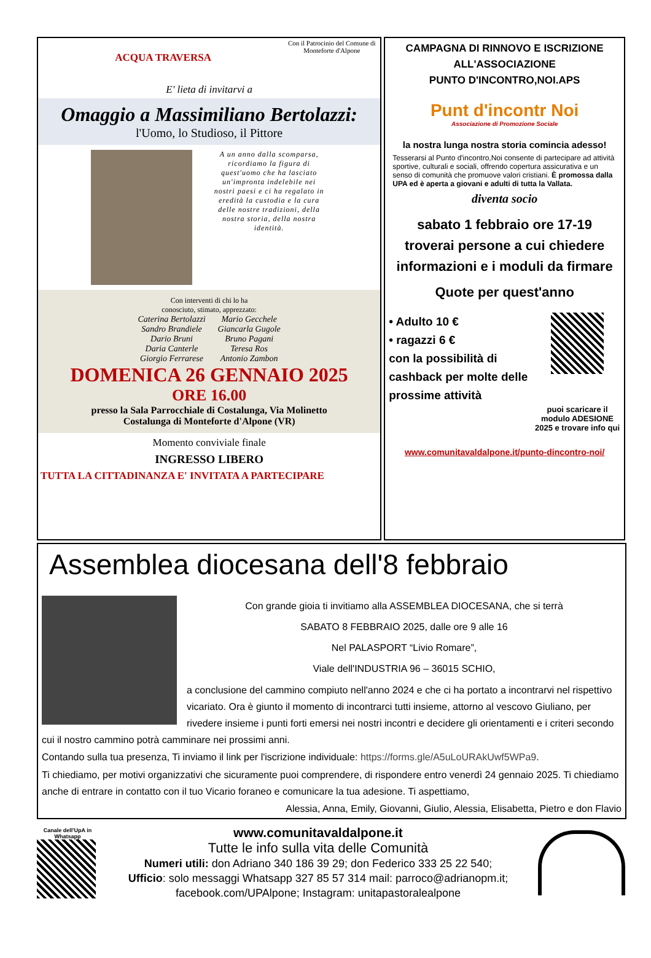ACQUA TRAVERSA
Con il Patrocinio del Comune di Monteforte d'Alpone
E' lieta di invitarvi a
Omaggio a Massimiliano Bertolazzi:
l'Uomo, lo Studioso, il Pittore
A un anno dalla scomparsa, ricordiamo la figura di quest'uomo che ha lasciato un'impronta indelebile nei nostri paesi e ci ha regalato in eredità la custodia e la cura delle nostre tradizioni, della nostra storia, della nostra identità.
Con interventi di chi lo ha
conosciuto, stimato, apprezzato:
Caterina Bertolazzi
Sandro Brandiele
Dario Bruni
Daria Canterle
Giorgio Ferrarese
Mario Gecchele
Giancarla Gugole
Bruno Pagani
Teresa Ros
Antonio Zambon
DOMENICA 26 GENNAIO 2025
ORE 16.00
presso la Sala Parrocchiale di Costalunga, Via Molinetto
Costalunga di Monteforte d'Alpone (VR)
Momento conviviale finale
INGRESSO LIBERO
TUTTA LA CITTADINANZA E' INVITATA A PARTECIPARE
CAMPAGNA DI RINNOVO E ISCRIZIONE ALL'ASSOCIAZIONE
PUNTO D'INCONTRO,NOI.APS
Punt d'incontr Noi
Associazione di Promozione Sociale
la nostra lunga nostra storia comincia adesso!
Tesserarsi al Punto d'incontro,Noi consente di partecipare ad attività sportive, culturali e sociali, offrendo copertura assicurativa e un senso di comunità che promuove valori cristiani. È promossa dalla UPA ed è aperta a giovani e adulti di tutta la Vallata.
diventa socio
sabato 1 febbraio ore 17-19
troverai persone a cui chiedere informazioni e i moduli da firmare
Quote per quest'anno
• Adulto 10 €
• ragazzi 6 €
con la possibilità di cashback per molte delle prossime attività
puoi scaricare il modulo ADESIONE 2025 e trovare info qui
www.comunitavaldalpone.it/punto-dincontro-noi/
Assemblea diocesana dell'8 febbraio
Con grande gioia ti invitiamo alla ASSEMBLEA DIOCESANA, che si terrà
SABATO 8 FEBBRAIO 2025, dalle ore 9 alle 16
Nel PALASPORT “Livio Romare”,
Viale dell'INDUSTRIA 96 – 36015 SCHIO,
a conclusione del cammino compiuto nell'anno 2024 e che ci ha portato a incontrarvi nel rispettivo vicariato. Ora è giunto il momento di incontrarci tutti insieme, attorno al vescovo Giuliano, per rivedere insieme i punti forti emersi nei nostri incontri e decidere gli orientamenti e i criteri secondo cui il nostro cammino potrà camminare nei prossimi anni.
Contando sulla tua presenza, Ti inviamo il link per l'iscrizione individuale: https://forms.gle/A5uLoURAkUwf5WPa9.
Ti chiediamo, per motivi organizzativi che sicuramente puoi comprendere, di rispondere entro venerdì 24 gennaio 2025. Ti chiediamo anche di entrare in contatto con il tuo Vicario foraneo e comunicare la tua adesione. Ti aspettiamo,
Alessia, Anna, Emily, Giovanni, Giulio, Alessia, Elisabetta, Pietro e don Flavio
Canale dell'UpA in Whatsapp
www.comunitavaldalpone.it
Tutte le info sulla vita delle Comunità
Numeri utili: don Adriano 340 186 39 29; don Federico 333 25 22 540;
Ufficio: solo messaggi Whatsapp 327 85 57 314 mail: parroco@adrianopm.it;
facebook.com/UPAlpone; Instagram: unitapastoralealpone